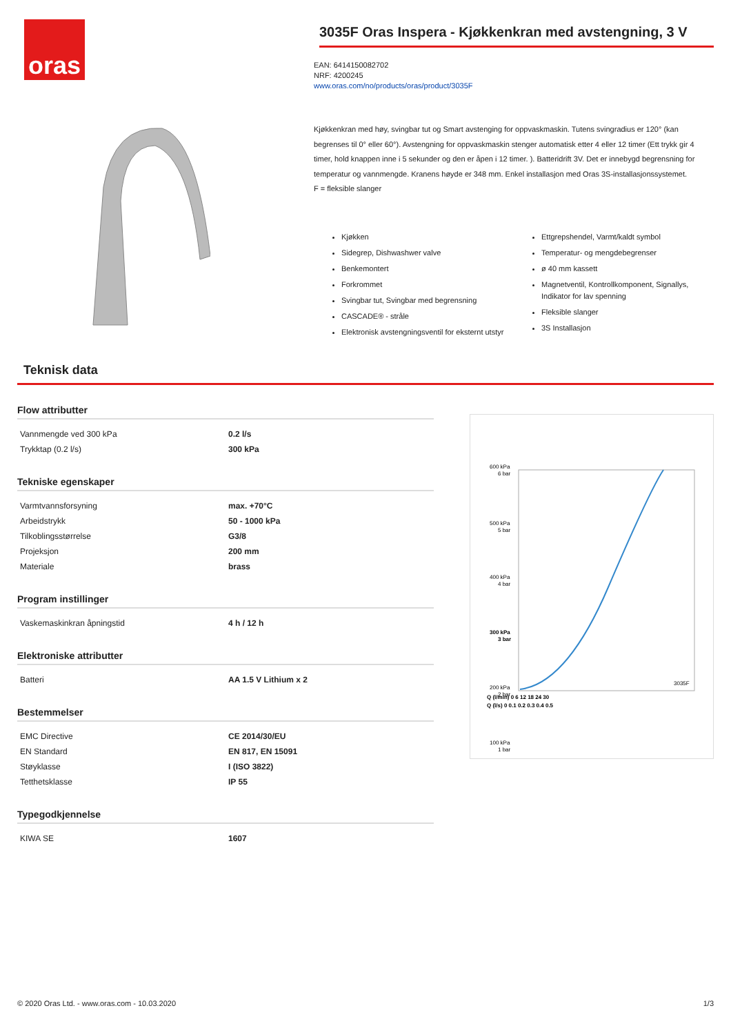oras
3035F Oras Inspera - Kjøkkenkran med avstengning, 3 V
EAN: 6414150082702
NRF: 4200245
www.oras.com/no/products/oras/product/3035F
Kjøkkenkran med høy, svingbar tut og Smart avstenging for oppvaskmaskin. Tutens svingradius er 120° (kan begrenses til 0° eller 60°). Avstengning for oppvaskmaskin stenger automatisk etter 4 eller 12 timer (Ett trykk gir 4 timer, hold knappen inne i 5 sekunder og den er åpen i 12 timer. ). Batteridrift 3V. Det er innebygd begrensning for temperatur og vannmengde. Kranens høyde er 348 mm. Enkel installasjon med Oras 3S-installasjonssystemet.
F = fleksible slanger
Kjøkken
Sidegrep, Dishwashwer valve
Benkemontert
Forkrommet
Svingbar tut, Svingbar med begrensning
CASCADE® - stråle
Elektronisk avstengningsventil for eksternt utstyr
Ettgrepshendel, Varmt/kaldt symbol
Temperatur- og mengdebegrenser
ø 40 mm kassett
Magnetventil, Kontrollkomponent, Signallys, Indikator for lav spenning
Fleksible slanger
3S Installasjon
Teknisk data
Flow attributter
| Vannmengde ved 300 kPa | 0.2 l/s |
| Trykktap (0.2 l/s) | 300 kPa |
Tekniske egenskaper
| Varmtvannsforsyning | max. +70°C |
| Arbeidstrykk | 50 - 1000 kPa |
| Tilkoblingsstørrelse | G3/8 |
| Projeksjon | 200 mm |
| Materiale | brass |
Program instillinger
| Vaskemaskinkran åpningstid | 4 h / 12 h |
Elektroniske attributter
| Batteri | AA 1.5 V Lithium x 2 |
Bestemmelser
| EMC Directive | CE 2014/30/EU |
| EN Standard | EN 817, EN 15091 |
| Støyklasse | I (ISO 3822) |
| Tetthetsklasse | IP 55 |
Typegodkjennelse
| KIWA SE | 1607 |
600 kPa
6 bar
500 kPa
5 bar
400 kPa
4 bar
300 kPa
3 bar
200 kPa
2 bar
100 kPa
1 bar
Q (l/min) 0 6 12 18 24 30
Q (l/s) 0 0.1 0.2 0.3 0.4 0.5
3035F
© 2020 Oras Ltd. - www.oras.com - 10.03.2020 1/3